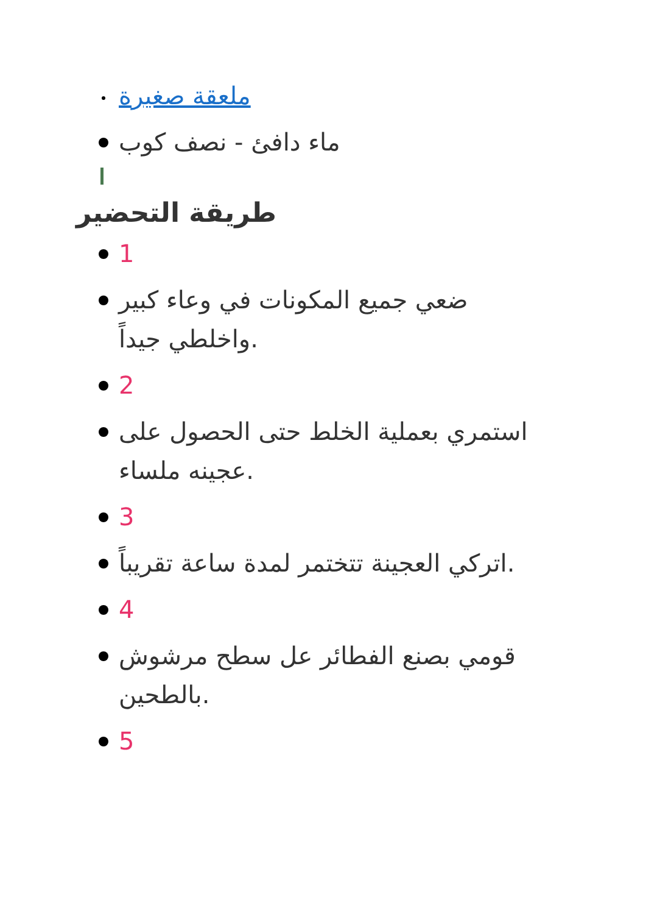ملعقة صغيرة
ماء دافئ - نصف كوب
طريقة التحضير
1
ضعي جميع المكونات في وعاء كبير واخلطي جيداً.
2
استمري بعملية الخلط حتى الحصول على عجينه ملساء.
3
اتركي العجينة تتختمر لمدة ساعة تقريباً.
4
قومي بصنع الفطائر عل سطح مرشوش بالطحين.
5